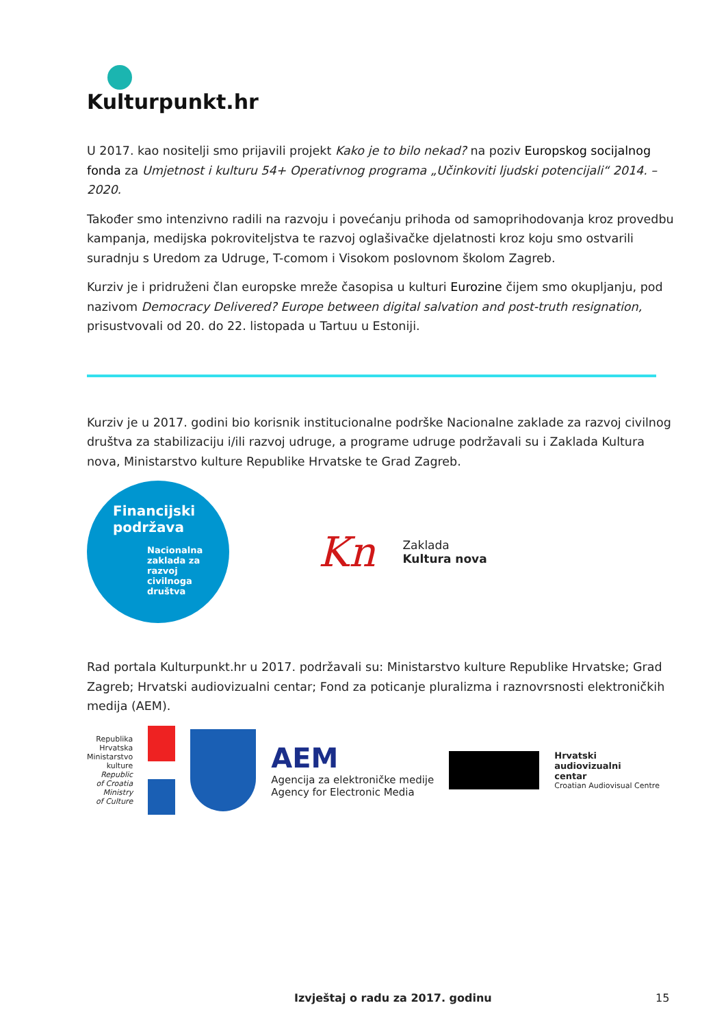Kulturpunkt.hr
U 2017. kao nositelji smo prijavili projekt Kako je to bilo nekad? na poziv Europskog socijalnog fonda za Umjetnost i kulturu 54+ Operativnog programa „Učinkoviti ljudski potencijali“ 2014. – 2020.
Također smo intenzivno radili na razvoju i povećanju prihoda od samoprihodovanja kroz provedbu kampanja, medijska pokroviteljstva te razvoj oglašivačke djelatnosti kroz koju smo ostvarili suradnju s Uredom za Udruge, T-comom i Visokom poslovnom školom Zagreb.
Kurziv je i pridruženi član europske mreže časopisa u kulturi Eurozine čijem smo okupljanju, pod nazivom Democracy Delivered? Europe between digital salvation and post-truth resignation, prisustvovali od 20. do 22. listopada u Tartuu u Estoniji.
Kurziv je u 2017. godini bio korisnik institucionalne podrške Nacionalne zaklade za razvoj civilnog društva za stabilizaciju i/ili razvoj udruge, a programe udruge podržavali su i Zaklada Kultura nova, Ministarstvo kulture Republike Hrvatske te Grad Zagreb.
Financijski podržava
Nacionalna zaklada za razvoj civilnoga društva
Kn
Zaklada
Kultura nova
Rad portala Kulturpunkt.hr u 2017. podržavali su: Ministarstvo kulture Republike Hrvatske; Grad Zagreb; Hrvatski audiovizualni centar; Fond za poticanje pluralizma i raznovrsnosti elektroničkih medija (AEM).
Republika
Hrvatska
Ministarstvo
kulture
Republic
of Croatia
Ministry
of Culture
AEM
Agencija za elektroničke medije
Agency for Electronic Media
Hrvatski
audiovizualni
centar
Croatian Audiovisual Centre
Izvještaj o radu za 2017. godinu 15